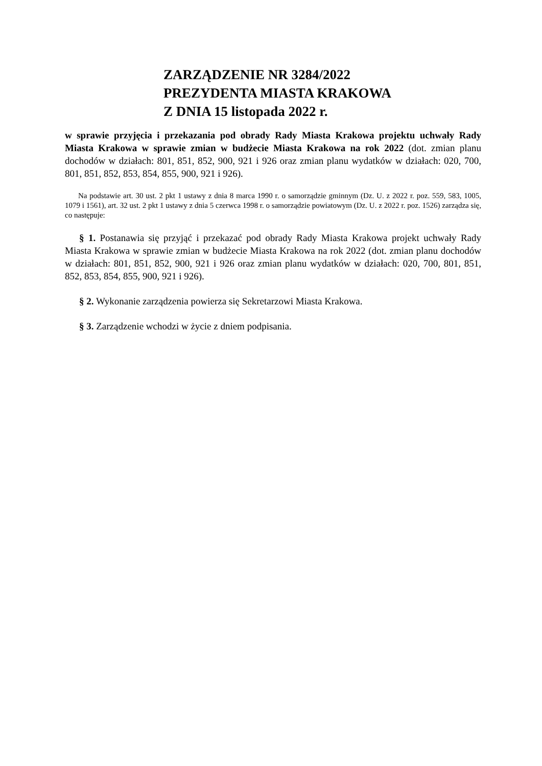ZARZĄDZENIE NR 3284/2022
PREZYDENTA MIASTA KRAKOWA
Z DNIA 15 listopada 2022 r.
w sprawie przyjęcia i przekazania pod obrady Rady Miasta Krakowa projektu uchwały Rady Miasta Krakowa w sprawie zmian w budżecie Miasta Krakowa na rok 2022 (dot. zmian planu dochodów w działach: 801, 851, 852, 900, 921 i 926 oraz zmian planu wydatków w działach: 020, 700, 801, 851, 852, 853, 854, 855, 900, 921 i 926).
Na podstawie art. 30 ust. 2 pkt 1 ustawy z dnia 8 marca 1990 r. o samorządzie gminnym (Dz. U. z 2022 r. poz. 559, 583, 1005, 1079 i 1561), art. 32 ust. 2 pkt 1 ustawy z dnia 5 czerwca 1998 r. o samorządzie powiatowym (Dz. U. z 2022 r. poz. 1526) zarządza się, co następuje:
§ 1. Postanawia się przyjąć i przekazać pod obrady Rady Miasta Krakowa projekt uchwały Rady Miasta Krakowa w sprawie zmian w budżecie Miasta Krakowa na rok 2022 (dot. zmian planu dochodów w działach: 801, 851, 852, 900, 921 i 926 oraz zmian planu wydatków w działach: 020, 700, 801, 851, 852, 853, 854, 855, 900, 921 i 926).
§ 2. Wykonanie zarządzenia powierza się Sekretarzowi Miasta Krakowa.
§ 3. Zarządzenie wchodzi w życie z dniem podpisania.